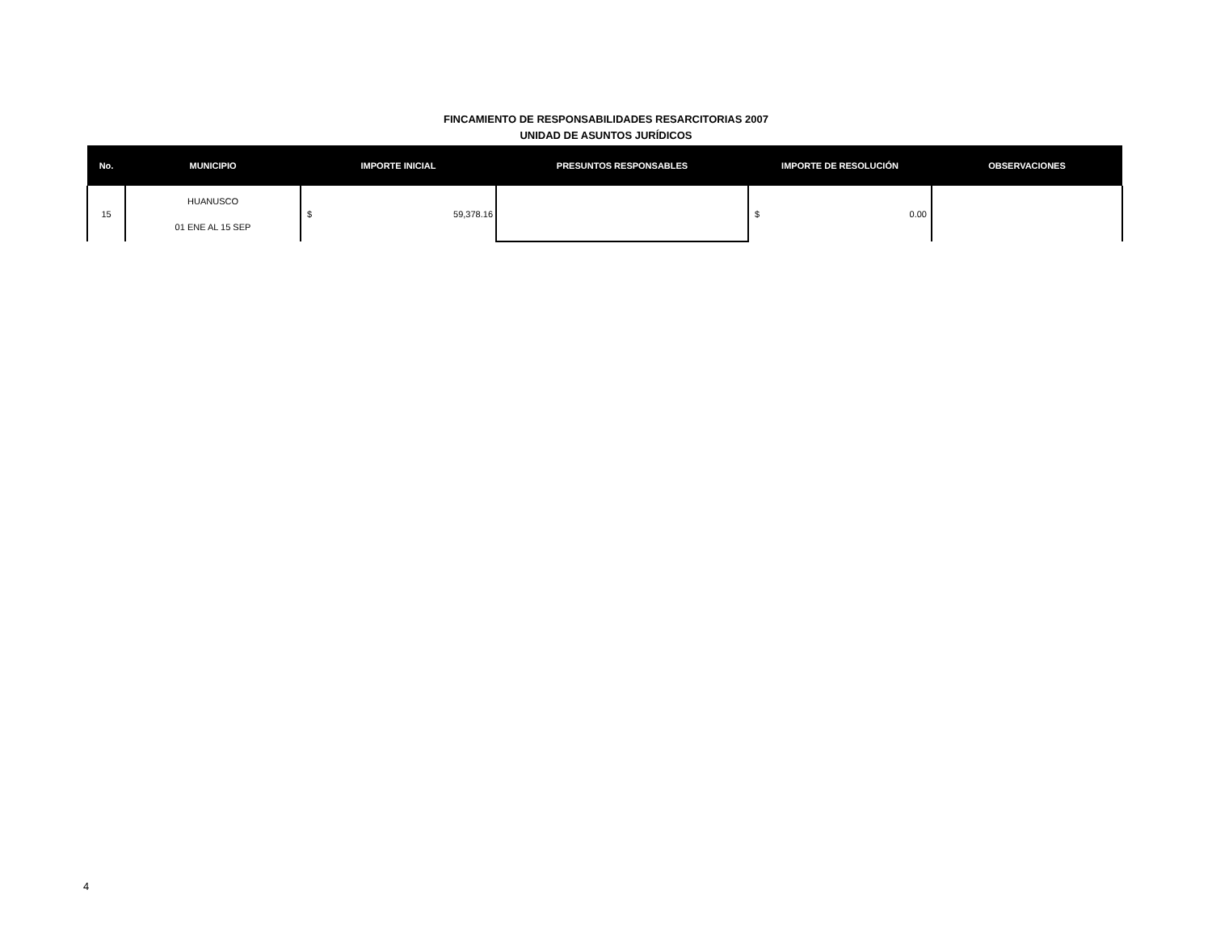FINCAMIENTO DE RESPONSABILIDADES RESARCITORIAS 2007
UNIDAD DE ASUNTOS JURÍDICOS
| No. | MUNICIPIO | IMPORTE INICIAL | PRESUNTOS RESPONSABLES | IMPORTE DE RESOLUCIÓN | OBSERVACIONES |
| --- | --- | --- | --- | --- | --- |
| 15 | HUANUSCO 01 ENE AL 15 SEP | $ 59,378.16 | | $ 0.00 | |
4